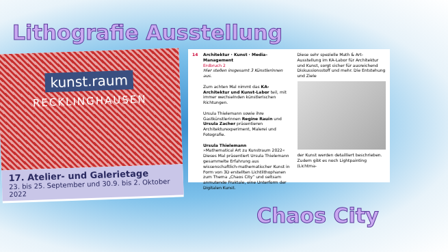Lithografie Ausstellung
kunst.raum
RECKLINGHAUSEN
17. Atelier- und Galerietage
23. bis 25. September und 30.9. bis 2. Oktober 2022
14 Architektur · Kunst · Media-Management
Erdbruch 2
Hier stellen insgesamt 3 Künstlerinnen aus.
Zum achten Mal nimmt das KA-Architektur und Kunst-Labor teil, mit immer wechselnden künstlerischen Richtungen.
Ursula Thielemann sowie ihre Gastkünstlerinnen Regine Rauin und Ursula Zacher präsentieren Architekturexperiment, Malerei und Fotografie.
Ursula Thielemann
»Mathematical Art zu Kunstraum 2022« Dieses Mal präsentiert Ursula Thielemann gesammelte Erfahrung aus wissenschaftlich-mathematischer Kunst in Form von 3D erstellten Lichtlithophanen zum Thema „Chaos City“ und seltsam anmutende Fraktale, eine Unterform der Digitalen Kunst.
Diese sehr spezielle Math & Art-Ausstellung im KA-Labor für Architektur und Kunst, sorgt sicher für ausreichend Diskussionsstoff und mehr. Die Entstehung und Ziele
der Kunst werden detailliert beschrieben. Zudem gibt es noch Lightpainting (Lichtma-
Chaos City